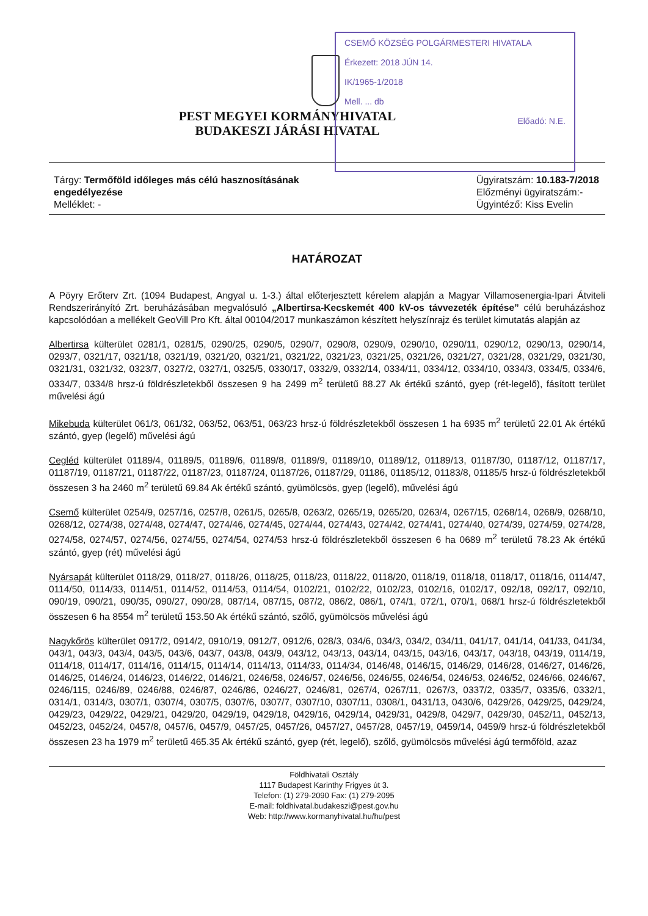CSEMŐ KÖZSÉG POLGÁRMESTERI HIVATALA
Érkezett: 2018 JÚN 14.
IK/1965-1/2018
Mell. ... db
Előadó: N.E.
PEST MEGYEI KORMÁNYHIVATAL
BUDAKESZI JÁRÁSI HIVATAL
Tárgy: Termőföld időleges más célú hasznosításának
engedélyezése
Melléklet: -
Ügyiratszám: 10.183-7/2018
Előzményi ügyiratszám:-
Ügyintéző: Kiss Evelin
HATÁROZAT
A Pöyry Erőterv Zrt. (1094 Budapest, Angyal u. 1-3.) által előterjesztett kérelem alapján a Magyar Villamosenergia-Ipari Átviteli Rendszerirányító Zrt. beruházásában megvalósuló „Albertirsa-Kecskemét 400 kV-os távvezeték építése” célú beruházáshoz kapcsolódóan a mellékelt GeoVill Pro Kft. által 00104/2017 munkaszámon készített helyszínrajz és terület kimutatás alapján az
Albertirsa külterület 0281/1, 0281/5, 0290/25, 0290/5, 0290/7, 0290/8, 0290/9, 0290/10, 0290/11, 0290/12, 0290/13, 0290/14, 0293/7, 0321/17, 0321/18, 0321/19, 0321/20, 0321/21, 0321/22, 0321/23, 0321/25, 0321/26, 0321/27, 0321/28, 0321/29, 0321/30, 0321/31, 0321/32, 0323/7, 0327/2, 0327/1, 0325/5, 0330/17, 0332/9, 0332/14, 0334/11, 0334/12, 0334/10, 0334/3, 0334/5, 0334/6, 0334/7, 0334/8 hrsz-ú földrészletekből összesen 9 ha 2499 m<sup>2</sup> területű 88.27 Ak értékű szántó, gyep (rét-legelő), fásított terület művelési ágú
Mikebuda külterület 061/3, 061/32, 063/52, 063/51, 063/23 hrsz-ú földrészletekből összesen 1 ha 6935 m<sup>2</sup> területű 22.01 Ak értékű szántó, gyep (legelő) művelési ágú
Cegléd külterület 01189/4, 01189/5, 01189/6, 01189/8, 01189/9, 01189/10, 01189/12, 01189/13, 01187/30, 01187/12, 01187/17, 01187/19, 01187/21, 01187/22, 01187/23, 01187/24, 01187/26, 01187/29, 01186, 01185/12, 01183/8, 01185/5 hrsz-ú földrészletekből összesen 3 ha 2460 m<sup>2</sup> területű 69.84 Ak értékű szántó, gyümölcsös, gyep (legelő), művelési ágú
Csemő külterület 0254/9, 0257/16, 0257/8, 0261/5, 0265/8, 0263/2, 0265/19, 0265/20, 0263/4, 0267/15, 0268/14, 0268/9, 0268/10, 0268/12, 0274/38, 0274/48, 0274/47, 0274/46, 0274/45, 0274/44, 0274/43, 0274/42, 0274/41, 0274/40, 0274/39, 0274/59, 0274/28, 0274/58, 0274/57, 0274/56, 0274/55, 0274/54, 0274/53 hrsz-ú földrészletekből összesen 6 ha 0689 m<sup>2</sup> területű 78.23 Ak értékű szántó, gyep (rét) művelési ágú
Nyársapát külterület 0118/29, 0118/27, 0118/26, 0118/25, 0118/23, 0118/22, 0118/20, 0118/19, 0118/18, 0118/17, 0118/16, 0114/47, 0114/50, 0114/33, 0114/51, 0114/52, 0114/53, 0114/54, 0102/21, 0102/22, 0102/23, 0102/16, 0102/17, 092/18, 092/17, 092/10, 090/19, 090/21, 090/35, 090/27, 090/28, 087/14, 087/15, 087/2, 086/2, 086/1, 074/1, 072/1, 070/1, 068/1 hrsz-ú földrészletekből összesen 6 ha 8554 m<sup>2</sup> területű 153.50 Ak értékű szántó, szőlő, gyümölcsös művelési ágú
Nagykőrös külterület 0917/2, 0914/2, 0910/19, 0912/7, 0912/6, 028/3, 034/6, 034/3, 034/2, 034/11, 041/17, 041/14, 041/33, 041/34, 043/1, 043/3, 043/4, 043/5, 043/6, 043/7, 043/8, 043/9, 043/12, 043/13, 043/14, 043/15, 043/16, 043/17, 043/18, 043/19, 0114/19, 0114/18, 0114/17, 0114/16, 0114/15, 0114/14, 0114/13, 0114/33, 0114/34, 0146/48, 0146/15, 0146/29, 0146/28, 0146/27, 0146/26, 0146/25, 0146/24, 0146/23, 0146/22, 0146/21, 0246/58, 0246/57, 0246/56, 0246/55, 0246/54, 0246/53, 0246/52, 0246/66, 0246/67, 0246/115, 0246/89, 0246/88, 0246/87, 0246/86, 0246/27, 0246/81, 0267/4, 0267/11, 0267/3, 0337/2, 0335/7, 0335/6, 0332/1, 0314/1, 0314/3, 0307/1, 0307/4, 0307/5, 0307/6, 0307/7, 0307/10, 0307/11, 0308/1, 0431/13, 0430/6, 0429/26, 0429/25, 0429/24, 0429/23, 0429/22, 0429/21, 0429/20, 0429/19, 0429/18, 0429/16, 0429/14, 0429/31, 0429/8, 0429/7, 0429/30, 0452/11, 0452/13, 0452/23, 0452/24, 0457/8, 0457/6, 0457/9, 0457/25, 0457/26, 0457/27, 0457/28, 0457/19, 0459/14, 0459/9 hrsz-ú földrészletekből összesen 23 ha 1979 m<sup>2</sup> területű 465.35 Ak értékű szántó, gyep (rét, legelő), szőlő, gyümölcsös művelési ágú termőföld, azaz
Földhivatali Osztály
1117 Budapest Karinthy Frigyes út 3.
Telefon: (1) 279-2090 Fax: (1) 279-2095
E-mail: foldhivatal.budakeszi@pest.gov.hu
Web: http://www.kormanyhivatal.hu/hu/pest